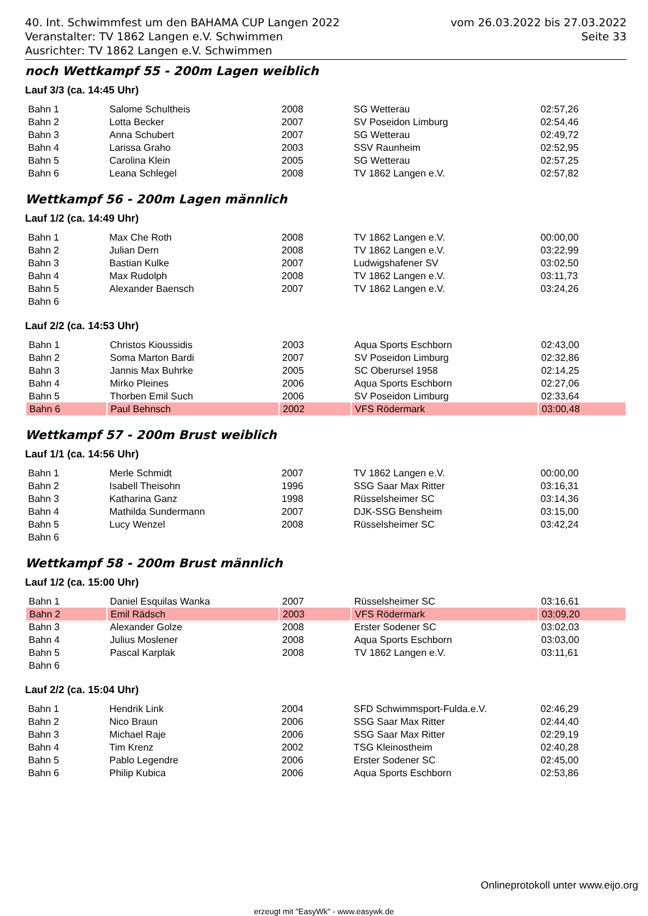40. Int. Schwimmfest um den BAHAMA CUP Langen 2022
Veranstalter: TV 1862 Langen e.V. Schwimmen
Ausrichter: TV 1862 Langen e.V. Schwimmen
vom 26.03.2022 bis 27.03.2022
Seite 33
noch Wettkampf 55 - 200m Lagen weiblich
Lauf 3/3 (ca. 14:45 Uhr)
| Bahn 1 | Salome Schultheis | 2008 | SG Wetterau | 02:57,26 |
| Bahn 2 | Lotta Becker | 2007 | SV Poseidon Limburg | 02:54,46 |
| Bahn 3 | Anna Schubert | 2007 | SG Wetterau | 02:49,72 |
| Bahn 4 | Larissa Graho | 2003 | SSV Raunheim | 02:52,95 |
| Bahn 5 | Carolina Klein | 2005 | SG Wetterau | 02:57,25 |
| Bahn 6 | Leana Schlegel | 2008 | TV 1862 Langen e.V. | 02:57,82 |
Wettkampf 56 - 200m Lagen männlich
Lauf 1/2 (ca. 14:49 Uhr)
| Bahn 1 | Max Che Roth | 2008 | TV 1862 Langen e.V. | 00:00,00 |
| Bahn 2 | Julian Dern | 2008 | TV 1862 Langen e.V. | 03:22,99 |
| Bahn 3 | Bastian Kulke | 2007 | Ludwigshafener SV | 03:02,50 |
| Bahn 4 | Max Rudolph | 2008 | TV 1862 Langen e.V. | 03:11,73 |
| Bahn 5 | Alexander Baensch | 2007 | TV 1862 Langen e.V. | 03:24,26 |
| Bahn 6 | | | | |
Lauf 2/2 (ca. 14:53 Uhr)
| Bahn 1 | Christos Kioussidis | 2003 | Aqua Sports Eschborn | 02:43,00 |
| Bahn 2 | Soma Marton Bardi | 2007 | SV Poseidon Limburg | 02:32,86 |
| Bahn 3 | Jannis Max Buhrke | 2005 | SC Oberursel 1958 | 02:14,25 |
| Bahn 4 | Mirko Pleines | 2006 | Aqua Sports Eschborn | 02:27,06 |
| Bahn 5 | Thorben Emil Such | 2006 | SV Poseidon Limburg | 02:33,64 |
| Bahn 6 | Paul Behnsch | 2002 | VFS Rödermark | 03:00,48 |
Wettkampf 57 - 200m Brust weiblich
Lauf 1/1 (ca. 14:56 Uhr)
| Bahn 1 | Merle Schmidt | 2007 | TV 1862 Langen e.V. | 00:00,00 |
| Bahn 2 | Isabell Theisohn | 1996 | SSG Saar Max Ritter | 03:16,31 |
| Bahn 3 | Katharina Ganz | 1998 | Rüsselsheimer SC | 03:14,36 |
| Bahn 4 | Mathilda Sundermann | 2007 | DJK-SSG Bensheim | 03:15,00 |
| Bahn 5 | Lucy Wenzel | 2008 | Rüsselsheimer SC | 03:42,24 |
| Bahn 6 | | | | |
Wettkampf 58 - 200m Brust männlich
Lauf 1/2 (ca. 15:00 Uhr)
| Bahn 1 | Daniel Esquilas Wanka | 2007 | Rüsselsheimer SC | 03:16,61 |
| Bahn 2 | Emil Rädsch | 2003 | VFS Rödermark | 03:09,20 |
| Bahn 3 | Alexander Golze | 2008 | Erster Sodener SC | 03:02,03 |
| Bahn 4 | Julius Moslener | 2008 | Aqua Sports Eschborn | 03:03,00 |
| Bahn 5 | Pascal Karplak | 2008 | TV 1862 Langen e.V. | 03:11,61 |
| Bahn 6 | | | | |
Lauf 2/2 (ca. 15:04 Uhr)
| Bahn 1 | Hendrik Link | 2004 | SFD Schwimmsport-Fulda.e.V. | 02:46,29 |
| Bahn 2 | Nico Braun | 2006 | SSG Saar Max Ritter | 02:44,40 |
| Bahn 3 | Michael Raje | 2006 | SSG Saar Max Ritter | 02:29,19 |
| Bahn 4 | Tim Krenz | 2002 | TSG Kleinostheim | 02:40,28 |
| Bahn 5 | Pablo Legendre | 2006 | Erster Sodener SC | 02:45,00 |
| Bahn 6 | Philip Kubica | 2006 | Aqua Sports Eschborn | 02:53,86 |
Onlineprotokoll unter www.eijo.org
erzeugt mit "EasyWk" - www.easywk.de